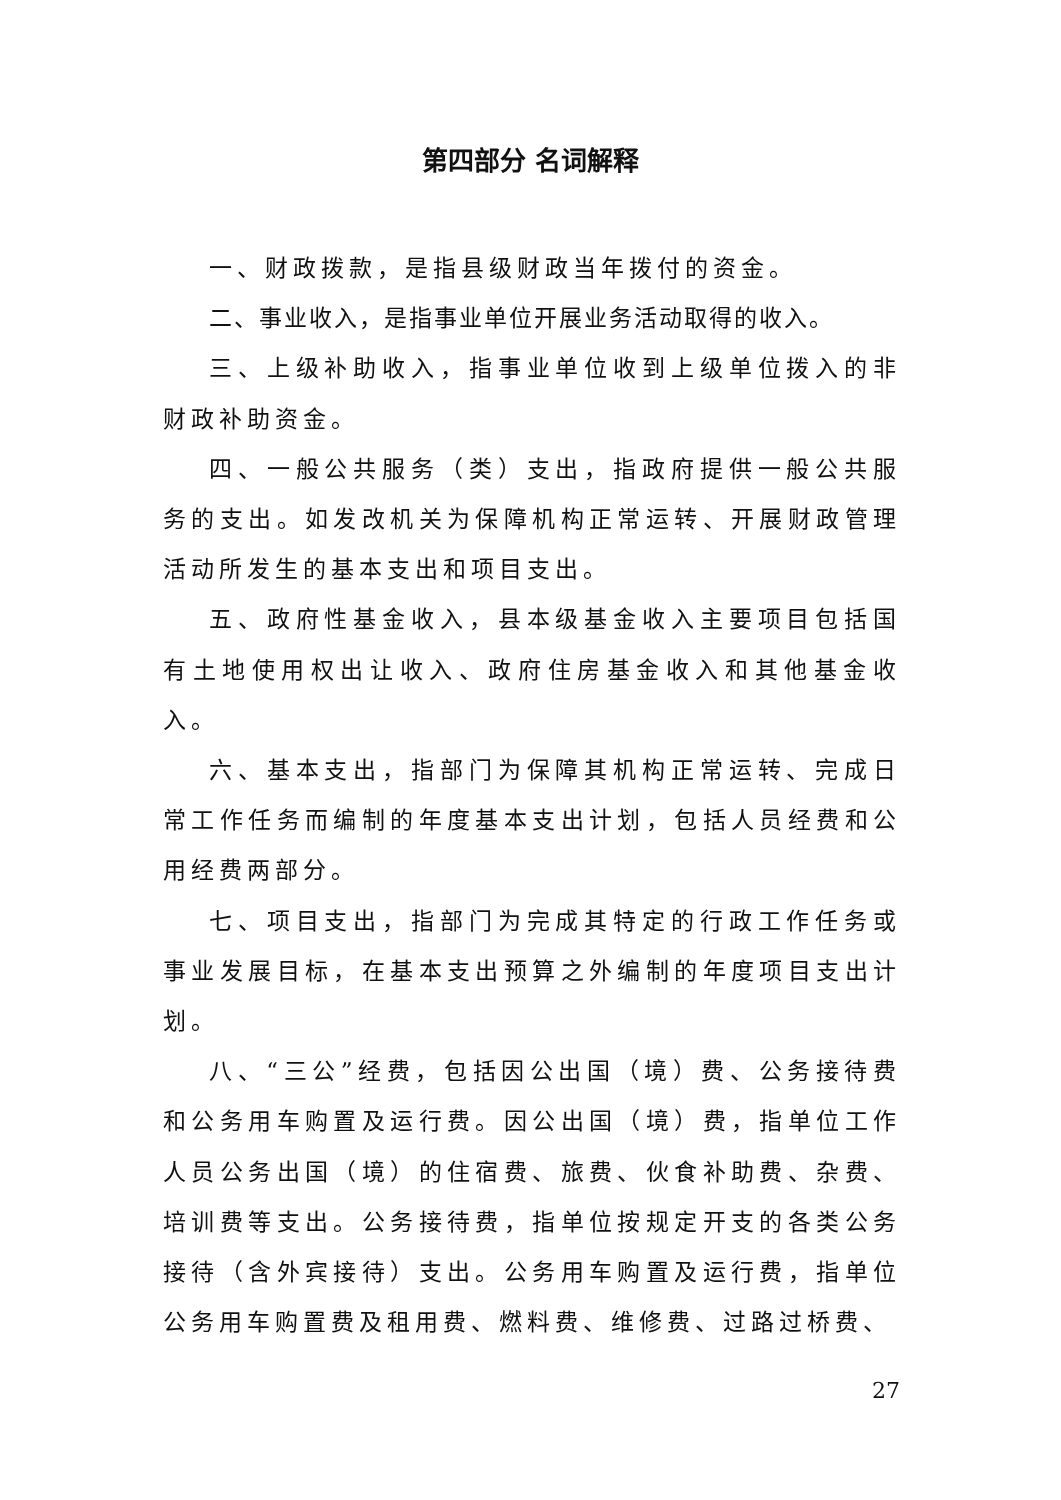第四部分 名词解释
一、财政拨款，是指县级财政当年拨付的资金。
二、事业收入，是指事业单位开展业务活动取得的收入。
三、上级补助收入，指事业单位收到上级单位拨入的非财政补助资金。
四、一般公共服务（类）支出，指政府提供一般公共服务的支出。如发改机关为保障机构正常运转、开展财政管理活动所发生的基本支出和项目支出。
五、政府性基金收入，县本级基金收入主要项目包括国有土地使用权出让收入、政府住房基金收入和其他基金收入。
六、基本支出，指部门为保障其机构正常运转、完成日常工作任务而编制的年度基本支出计划，包括人员经费和公用经费两部分。
七、项目支出，指部门为完成其特定的行政工作任务或事业发展目标，在基本支出预算之外编制的年度项目支出计划。
八、“三公”经费，包括因公出国（境）费、公务接待费和公务用车购置及运行费。因公出国（境）费，指单位工作人员公务出国（境）的住宿费、旅费、伙食补助费、杂费、培训费等支出。公务接待费，指单位按规定开支的各类公务接待（含外宾接待）支出。公务用车购置及运行费，指单位公务用车购置费及租用费、燃料费、维修费、过路过桥费、
27